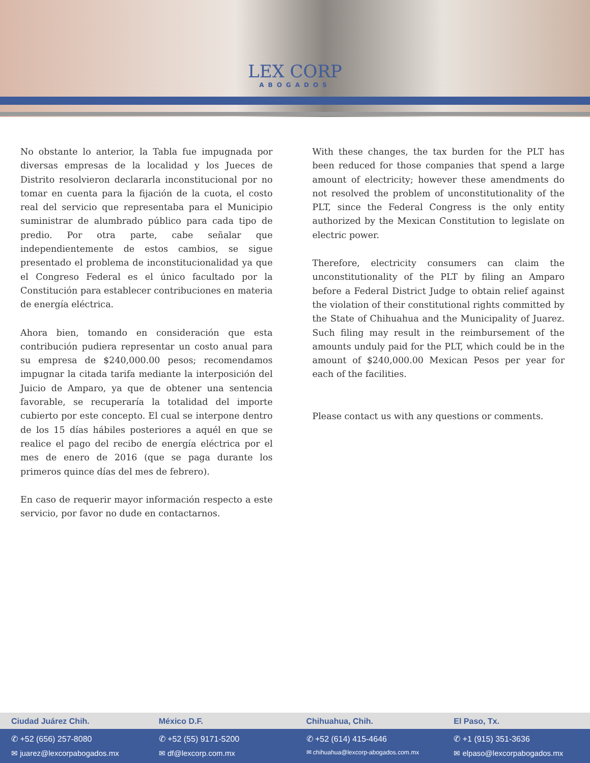LEX CORP
ABOGADOS
No obstante lo anterior, la Tabla fue impugnada por diversas empresas de la localidad y los Jueces de Distrito resolvieron declararla inconstitucional por no tomar en cuenta para la fijación de la cuota, el costo real del servicio que representaba para el Municipio suministrar de alumbrado público para cada tipo de predio. Por otra parte, cabe señalar que independientemente de estos cambios, se sigue presentado el problema de inconstitucionalidad ya que el Congreso Federal es el único facultado por la Constitución para establecer contribuciones en materia de energía eléctrica.
Ahora bien, tomando en consideración que esta contribución pudiera representar un costo anual para su empresa de $240,000.00 pesos; recomendamos impugnar la citada tarifa mediante la interposición del Juicio de Amparo, ya que de obtener una sentencia favorable, se recuperaría la totalidad del importe cubierto por este concepto. El cual se interpone dentro de los 15 días hábiles posteriores a aquél en que se realice el pago del recibo de energía eléctrica por el mes de enero de 2016 (que se paga durante los primeros quince días del mes de febrero).
En caso de requerir mayor información respecto a este servicio, por favor no dude en contactarnos.
With these changes, the tax burden for the PLT has been reduced for those companies that spend a large amount of electricity; however these amendments do not resolved the problem of unconstitutionality of the PLT, since the Federal Congress is the only entity authorized by the Mexican Constitution to legislate on electric power.
Therefore, electricity consumers can claim the unconstitutionality of the PLT by filing an Amparo before a Federal District Judge to obtain relief against the violation of their constitutional rights committed by the State of Chihuahua and the Municipality of Juarez. Such filing may result in the reimbursement of the amounts unduly paid for the PLT, which could be in the amount of $240,000.00 Mexican Pesos per year for each of the facilities.
Please contact us with any questions or comments.
Ciudad Juárez Chih. México D.F. Chihuahua, Chih. El Paso, Tx.
✆ +52 (656) 257-8080 ✆ +52 (55) 9171-5200 ✆ +52 (614) 415-4646 ✆ +1 (915) 351-3636
✉ juarez@lexcorpabogados.mx ✉ df@lexcorp.com.mx
✉ chihuahua@lexcorp-abogados.com.mx
✉ elpaso@lexcorpabogados.mx